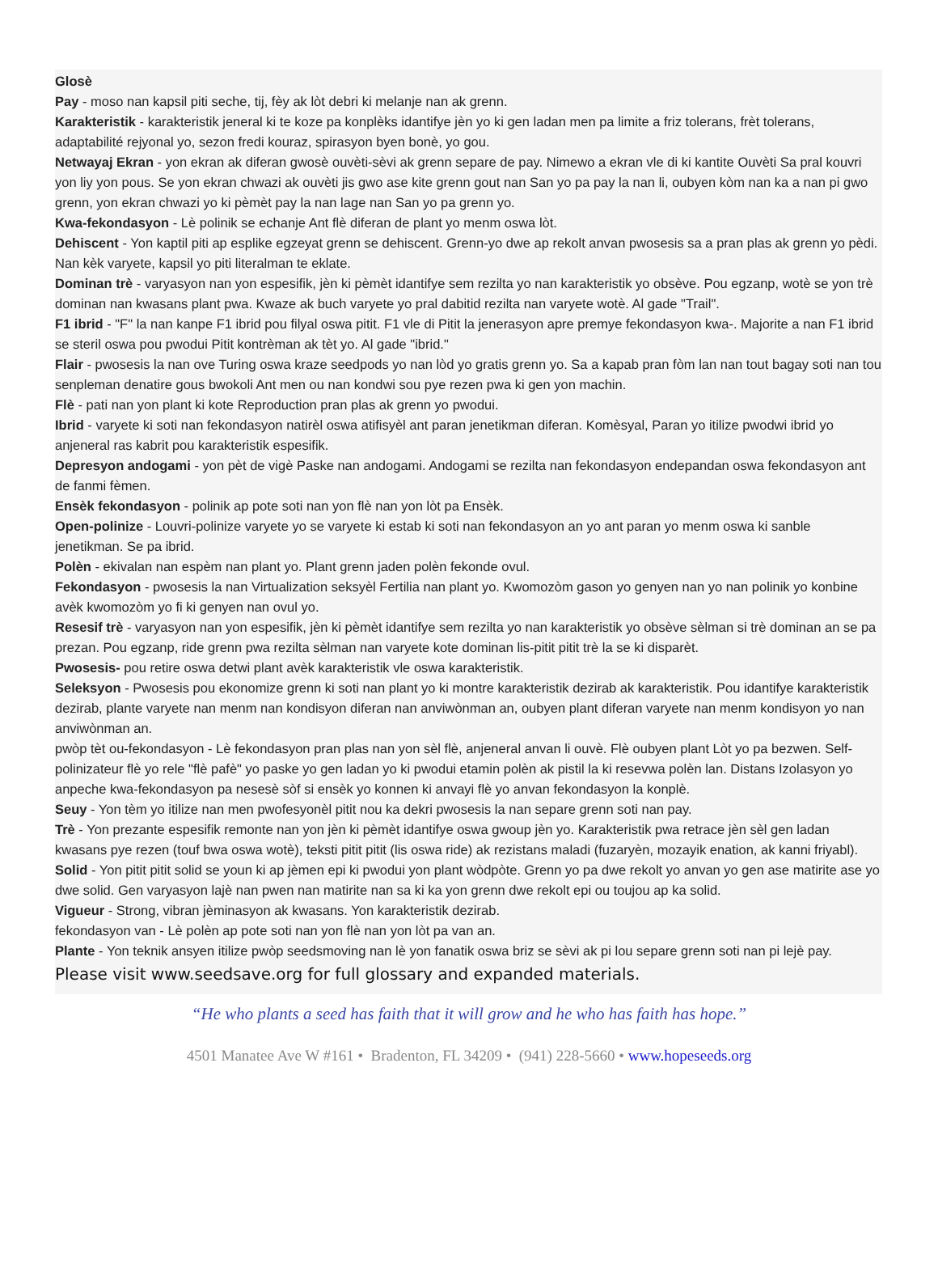Glosè
Pay - moso nan kapsil piti seche, tij, fèy ak lòt debri ki melanje nan ak grenn.
Karakteristik - karakteristik jeneral ki te koze pa konplèks idantifye jèn yo ki gen ladan men pa limite a friz tolerans, frèt tolerans, adaptabilité rejyonal yo, sezon fredi kouraz, spirasyon byen bonè, yo gou.
Netwayaj Ekran - yon ekran ak diferan gwosè ouvèti-sèvi ak grenn separe de pay. Nimewo a ekran vle di ki kantite Ouvèti Sa pral kouvri yon liy yon pous. Se yon ekran chwazi ak ouvèti jis gwo ase kite grenn gout nan San yo pa pay la nan li, oubyen kòm nan ka a nan pi gwo grenn, yon ekran chwazi yo ki pèmèt pay la nan lage nan San yo pa grenn yo.
Kwa-fekondasyon - Lè polinik se echanje Ant flè diferan de plant yo menm oswa lòt.
Dehiscent - Yon kaptil piti ap esplike egzeyat grenn se dehiscent. Grenn-yo dwe ap rekolt anvan pwosesis sa a pran plas ak grenn yo pèdi. Nan kèk varyete, kapsil yo piti literalman te eklate.
Dominan trè - varyasyon nan yon espesifik, jèn ki pèmèt idantifye sem rezilta yo nan karakteristik yo obsève. Pou egzanp, wotè se yon trè dominan nan kwasans plant pwa. Kwaze ak buch varyete yo pral dabitid rezilta nan varyete wotè. Al gade "Trail".
F1 ibrid - "F" la nan kanpe F1 ibrid pou filyal oswa pitit. F1 vle di Pitit la jenerasyon apre premye fekondasyon kwa-. Majorite a nan F1 ibrid se steril oswa pou pwodui Pitit kontrèman ak tèt yo. Al gade "ibrid."
Flair - pwosesis la nan ove Turing oswa kraze seedpods yo nan lòd yo gratis grenn yo. Sa a kapab pran fòm lan nan tout bagay soti nan tou senpleman denatire gous bwokoli Ant men ou nan kondwi sou pye rezen pwa ki gen yon machin.
Flè - pati nan yon plant ki kote Reproduction pran plas ak grenn yo pwodui.
Ibrid - varyete ki soti nan fekondasyon natirèl oswa atifisyèl ant paran jenetikman diferan. Komèsyal, Paran yo itilize pwodwi ibrid yo anjeneral ras kabrit pou karakteristik espesifik.
Depresyon andogami - yon pèt de vigè Paske nan andogami. Andogami se rezilta nan fekondasyon endepandan oswa fekondasyon ant de fanmi fèmen.
Ensèk fekondasyon - polinik ap pote soti nan yon flè nan yon lòt pa Ensèk.
Open-polinize - Louvri-polinize varyete yo se varyete ki estab ki soti nan fekondasyon an yo ant paran yo menm oswa ki sanble jenetikman. Se pa ibrid.
Polèn - ekivalan nan espèm nan plant yo. Plant grenn jaden polèn fekonde ovul.
Fekondasyon - pwosesis la nan Virtualization seksyèl Fertilia nan plant yo. Kwomozòm gason yo genyen nan yo nan polinik yo konbine avèk kwomozòm yo fi ki genyen nan ovul yo.
Resesif trè - varyasyon nan yon espesifik, jèn ki pèmèt idantifye sem rezilta yo nan karakteristik yo obsève sèlman si trè dominan an se pa prezan. Pou egzanp, ride grenn pwa rezilta sèlman nan varyete kote dominan lis-pitit pitit trè la se ki disparèt.
Pwosesis- pou retire oswa detwi plant avèk karakteristik vle oswa karakteristik.
Seleksyon - Pwosesis pou ekonomize grenn ki soti nan plant yo ki montre karakteristik dezirab ak karakteristik. Pou idantifye karakteristik dezirab, plante varyete nan menm nan kondisyon diferan nan anviwònman an, oubyen plant diferan varyete nan menm kondisyon yo nan anviwònman an.
pwòp tèt ou-fekondasyon - Lè fekondasyon pran plas nan yon sèl flè, anjeneral anvan li ouvè. Flè oubyen plant Lòt yo pa bezwen. Self-polinizateur flè yo rele "flè pafè" yo paske yo gen ladan yo ki pwodui etamin polèn ak pistil la ki resevwa polèn lan. Distans Izolasyon yo anpeche kwa-fekondasyon pa nesesè sòf si ensèk yo konnen ki anvayi flè yo anvan fekondasyon la konplè.
Seuy - Yon tèm yo itilize nan men pwofesyonèl pitit nou ka dekri pwosesis la nan separe grenn soti nan pay.
Trè - Yon prezante espesifik remonte nan yon jèn ki pèmèt idantifye oswa gwoup jèn yo. Karakteristik pwa retrace jèn sèl gen ladan kwasans pye rezen (touf bwa oswa wotè), teksti pitit pitit (lis oswa ride) ak rezistans maladi (fuzaryèn, mozayik enation, ak kanni friyabl).
Solid - Yon pitit pitit solid se youn ki ap jèmen epi ki pwodui yon plant wòdpòte. Grenn yo pa dwe rekolt yo anvan yo gen ase matirite ase yo dwe solid. Gen varyasyon lajè nan pwen nan matirite nan sa ki ka yon grenn dwe rekolt epi ou toujou ap ka solid.
Vigueur - Strong, vibran jèminasyon ak kwasans. Yon karakteristik dezirab.
fekondasyon van - Lè polèn ap pote soti nan yon flè nan yon lòt pa van an.
Plante - Yon teknik ansyen itilize pwòp seedsmoving nan lè yon fanatik oswa briz se sèvi ak pi lou separe grenn soti nan pi lejè pay.
Please visit www.seedsave.org for full glossary and expanded materials.
“He who plants a seed has faith that it will grow and he who has faith has hope.”
4501 Manatee Ave W #161 • Bradenton, FL 34209 • (941) 228-5660 • www.hopeseeds.org